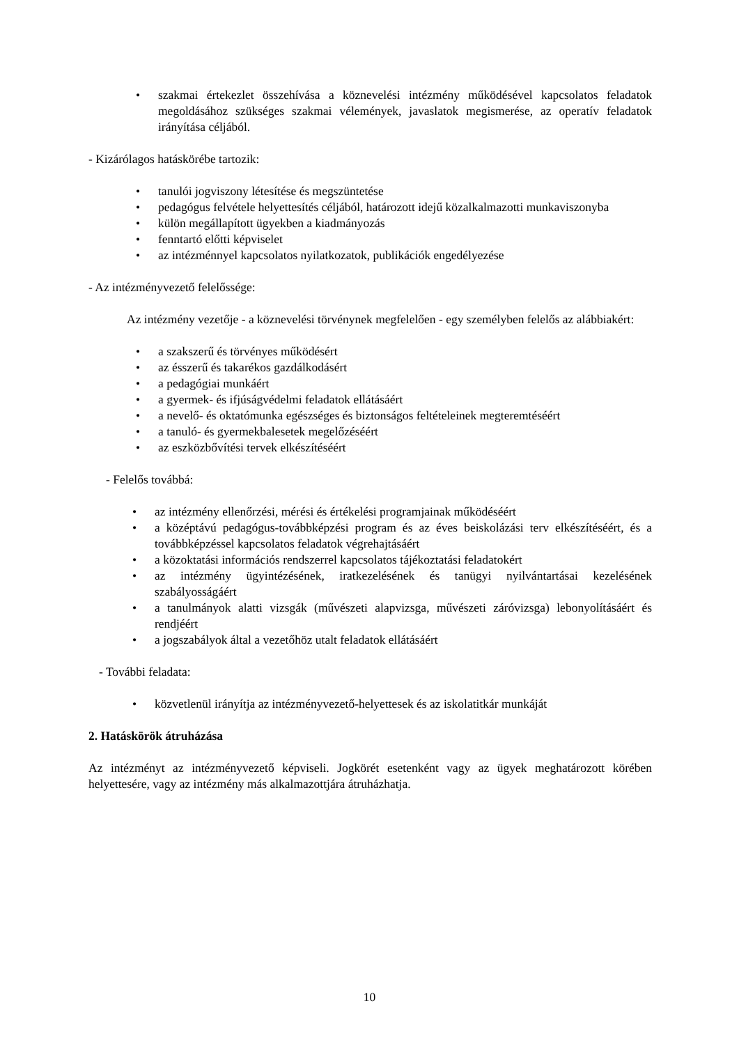• szakmai értekezlet összehívása a köznevelési intézmény működésével kapcsolatos feladatok megoldásához szükséges szakmai vélemények, javaslatok megismerése, az operatív feladatok irányítása céljából.
- Kizárólagos hatáskörébe tartozik:
• tanulói jogviszony létesítése és megszüntetése
• pedagógus felvétele helyettesítés céljából, határozott idejű közalkalmazotti munkaviszonyba
• külön megállapított ügyekben a kiadmányozás
• fenntartó előtti képviselet
• az intézménnyel kapcsolatos nyilatkozatok, publikációk engedélyezése
- Az intézményvezető felelőssége:
Az intézmény vezetője - a köznevelési törvénynek megfelelően - egy személyben felelős az alábbiakért:
• a szakszerű és törvényes működésért
• az ésszerű és takarékos gazdálkodásért
• a pedagógiai munkáért
• a gyermek- és ifjúságvédelmi feladatok ellátásáért
• a nevelő- és oktatómunka egészséges és biztonságos feltételeinek megteremtéséért
• a tanuló- és gyermekbalesetek megelőzéséért
• az eszközbővítési tervek elkészítéséért
- Felelős továbbá:
• az intézmény ellenőrzési, mérési és értékelési programjainak működéséért
• a középtávú pedagógus-továbbképzési program és az éves beiskolázási terv elkészítéséért, és a továbbképzéssel kapcsolatos feladatok végrehajtásáért
• a közoktatási információs rendszerrel kapcsolatos tájékoztatási feladatokért
• az intézmény ügyintézésének, iratkezelésének és tanügyi nyilvántartásai kezelésének szabályosságáért
• a tanulmányok alatti vizsgák (művészeti alapvizsga, művészeti záróvizsga) lebonyolításáért és rendjéért
• a jogszabályok által a vezetőhöz utalt feladatok ellátásáért
- További feladata:
• közvetlenül irányítja az intézményvezető-helyettesek és az iskolatitkár munkáját
2. Hatáskörök átruházása
Az intézményt az intézményvezető képviseli. Jogkörét esetenként vagy az ügyek meghatározott körében helyettesére, vagy az intézmény más alkalmazottjára átruházhatja.
10